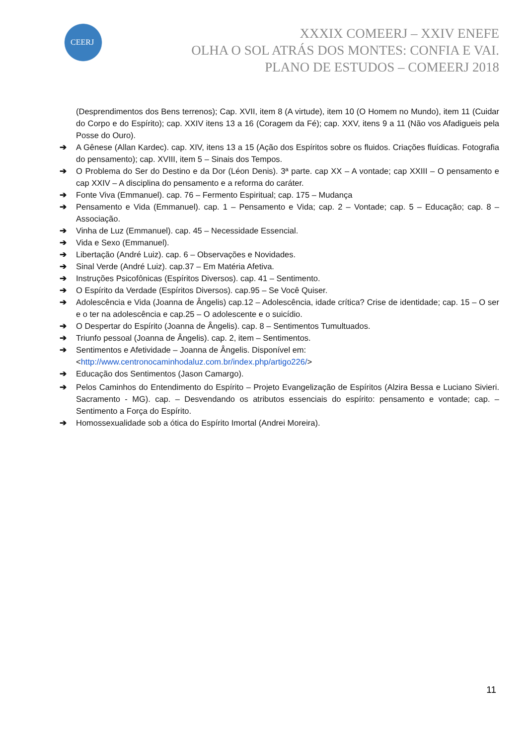CEERJ
XXXIX COMEERJ – XXIV ENEFE
OLHA O SOL ATRÁS DOS MONTES: CONFIA E VAI.
PLANO DE ESTUDOS – COMEERJ 2018
(Desprendimentos dos Bens terrenos); Cap. XVII, item 8 (A virtude), item 10 (O Homem no Mundo), item 11 (Cuidar do Corpo e do Espírito); cap. XXIV itens 13 a 16 (Coragem da Fé); cap. XXV, itens 9 a 11 (Não vos Afadigueis pela Posse do Ouro).
➔ A Gênese (Allan Kardec). cap. XIV, itens 13 a 15 (Ação dos Espíritos sobre os fluidos. Criações fluídicas. Fotografia do pensamento); cap. XVIII, item 5 – Sinais dos Tempos.
➔ O Problema do Ser do Destino e da Dor (Léon Denis). 3ª parte. cap XX – A vontade; cap XXIII – O pensamento e cap XXIV – A disciplina do pensamento e a reforma do caráter.
➔ Fonte Viva (Emmanuel). cap. 76 – Fermento Espiritual; cap. 175 – Mudança
➔ Pensamento e Vida (Emmanuel). cap. 1 – Pensamento e Vida; cap. 2 – Vontade; cap. 5 – Educação; cap. 8 – Associação.
➔ Vinha de Luz (Emmanuel). cap. 45 – Necessidade Essencial.
➔ Vida e Sexo (Emmanuel).
➔ Libertação (André Luiz). cap. 6 – Observações e Novidades.
➔ Sinal Verde (André Luiz). cap.37 – Em Matéria Afetiva.
➔ Instruções Psicofônicas (Espíritos Diversos). cap. 41 – Sentimento.
➔ O Espírito da Verdade (Espíritos Diversos). cap.95 – Se Você Quiser.
➔ Adolescência e Vida (Joanna de Ângelis) cap.12 – Adolescência, idade crítica? Crise de identidade; cap. 15 – O ser e o ter na adolescência e cap.25 – O adolescente e o suicídio.
➔ O Despertar do Espírito (Joanna de Ângelis). cap. 8 – Sentimentos Tumultuados.
➔ Triunfo pessoal (Joanna de Ângelis). cap. 2, item – Sentimentos.
➔ Sentimentos e Afetividade – Joanna de Ângelis. Disponível em:
<http://www.centronocaminhodaluz.com.br/index.php/artigo226/>
➔ Educação dos Sentimentos (Jason Camargo).
➔ Pelos Caminhos do Entendimento do Espírito – Projeto Evangelização de Espíritos (Alzira Bessa e Luciano Sivieri. Sacramento - MG). cap. – Desvendando os atributos essenciais do espírito: pensamento e vontade; cap. – Sentimento a Força do Espírito.
➔ Homossexualidade sob a ótica do Espírito Imortal (Andrei Moreira).
11